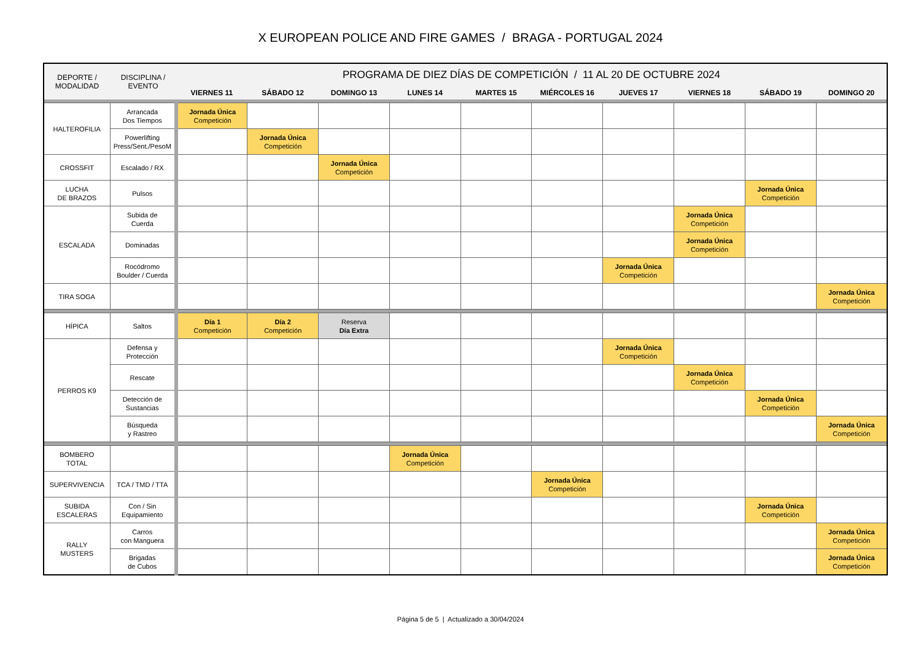X EUROPEAN POLICE AND FIRE GAMES / BRAGA - PORTUGAL 2024
| DEPORTE / MODALIDAD | DISCIPLINA / EVENTO | PROGRAMA DE DIEZ DÍAS DE COMPETICIÓN / 11 AL 20 DE OCTUBRE 2024 | | | | | | | | | |
| --- | --- | --- | --- | --- | --- | --- | --- | --- | --- | --- | --- |
| | | VIERNES 11 | SÁBADO 12 | DOMINGO 13 | LUNES 14 | MARTES 15 | MIÉRCOLES 16 | JUEVES 17 | VIERNES 18 | SÁBADO 19 | DOMINGO 20 |
| HALTEROFILIA | Arrancada Dos Tiempos | Jornada Única Competición | | | | | | | | | |
| | Powerlifting Press/Sent./PesoM | | Jornada Única Competición | | | | | | | | |
| CROSSFIT | Escalado / RX | | | Jornada Única Competición | | | | | | | |
| LUCHA DE BRAZOS | Pulsos | | | | | | | | | Jornada Única Competición | |
| ESCALADA | Subida de Cuerda | | | | | | | | Jornada Única Competición | | |
| | Dominadas | | | | | | | | Jornada Única Competición | | |
| | Rocódromo Boulder / Cuerda | | | | | | | Jornada Única Competición | | | |
| TIRA SOGA | | | | | | | | | | | Jornada Única Competición |
| HÍPICA | Saltos | Día 1 Competición | Día 2 Competición | Reserva Día Extra | | | | | | | |
| PERROS K9 | Defensa y Protección | | | | | | | Jornada Única Competición | | | |
| | Rescate | | | | | | | | Jornada Única Competición | | |
| | Detección de Sustancias | | | | | | | | | Jornada Única Competición | |
| | Búsqueda y Rastreo | | | | | | | | | | Jornada Única Competición |
| BOMBERO TOTAL | | | | | Jornada Única Competición | | | | | | |
| SUPERVIVENCIA | TCA / TMD / TTA | | | | | | Jornada Única Competición | | | | |
| SUBIDA ESCALERAS | Con / Sin Equipamiento | | | | | | | | | Jornada Única Competición | |
| RALLY MUSTERS | Carros con Manguera | | | | | | | | | | Jornada Única Competición |
| | Brigadas de Cubos | | | | | | | | | | Jornada Única Competición |
Página 5 de 5 | Actualizado a 30/04/2024